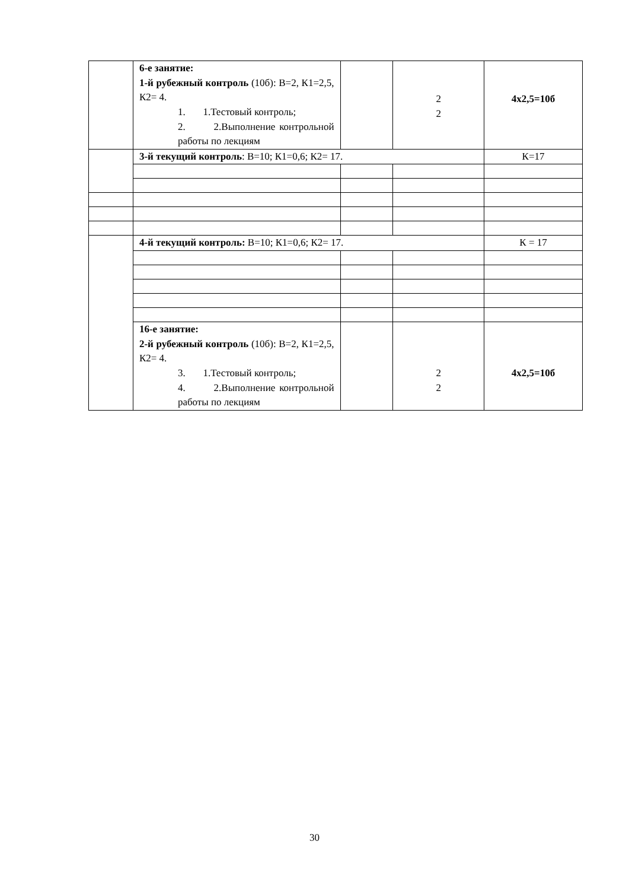| | 6-е занятие: 1-й рубежный контроль (10б): В=2, К1=2,5, К2= 4. 1. 1.Тестовый контроль; 2. 2.Выполнение контрольной работы по лекциям | | 2 2 | 4х2,5=10б |
| | 3-й текущий контроль : В=10; К1=0,6; К2= 17. | | | К=17 |
| | 4-й текущий контроль: В=10; К1=0,6; К2= 17. | | | К = 17 |
| | 16-е занятие: 2-й рубежный контроль (10б): В=2, К1=2,5, К2= 4. 3. 1.Тестовый контроль; 4. 2.Выполнение контрольной работы по лекциям | | 2 2 | 4х2,5=10б |
30